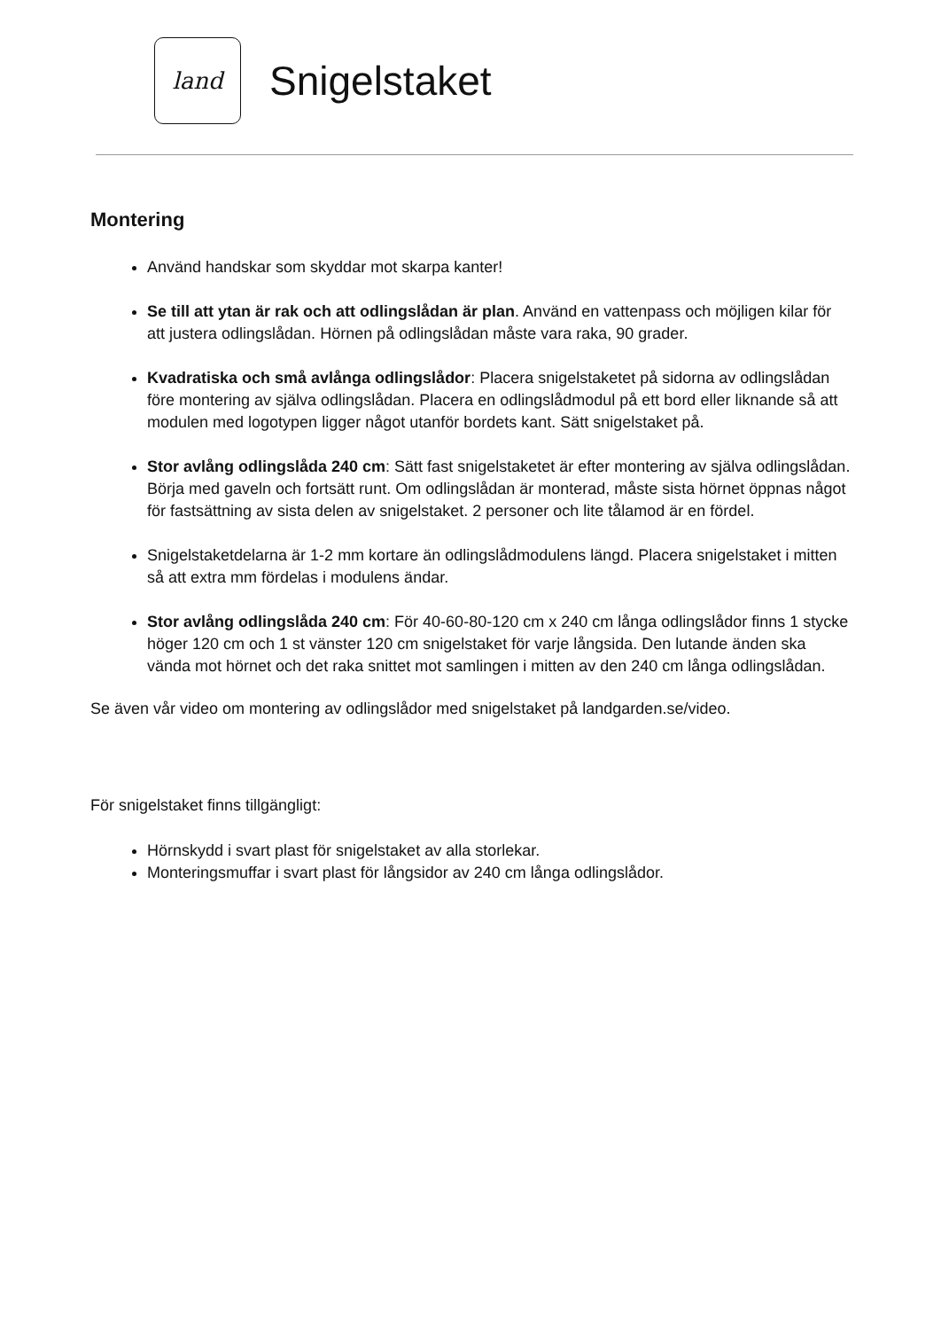land
Snigelstaket
Montering
Använd handskar som skyddar mot skarpa kanter!
Se till att ytan är rak och att odlingslådan är plan. Använd en vattenpass och möjligen kilar för att justera odlingslådan. Hörnen på odlingslådan måste vara raka, 90 grader.
Kvadratiska och små avlånga odlingslådor: Placera snigelstaketet på sidorna av odlingslådan före montering av själva odlingslådan. Placera en odlingslådmodul på ett bord eller liknande så att modulen med logotypen ligger något utanför bordets kant. Sätt snigelstaket på.
Stor avlång odlingslåda 240 cm: Sätt fast snigelstaketet är efter montering av själva odlingslådan. Börja med gaveln och fortsätt runt. Om odlingslådan är monterad, måste sista hörnet öppnas något för fastsättning av sista delen av snigelstaket. 2 personer och lite tålamod är en fördel.
Snigelstaketdelarna är 1-2 mm kortare än odlingslådmodulens längd. Placera snigelstaket i mitten så att extra mm fördelas i modulens ändar.
Stor avlång odlingslåda 240 cm: För 40-60-80-120 cm x 240 cm långa odlingslådor finns 1 stycke höger 120 cm och 1 st vänster 120 cm snigelstaket för varje långsida. Den lutande änden ska vända mot hörnet och det raka snittet mot samlingen i mitten av den 240 cm långa odlingslådan.
Se även vår video om montering av odlingslådor med snigelstaket på landgarden.se/video.
För snigelstaket finns tillgängligt:
Hörnskydd i svart plast för snigelstaket av alla storlekar.
Monteringsmuffar i svart plast för långsidor av 240 cm långa odlingslådor.